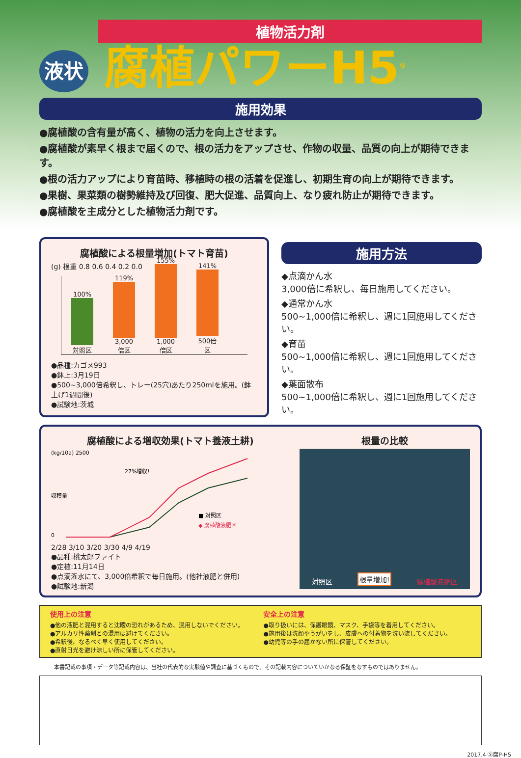植物活力剤
液状 腐植パワーH5<sup>®</sup>
施用効果
●腐植酸の含有量が高く、植物の活力を向上させます。
●腐植酸が素早く根まで届くので、根の活力をアップさせ、作物の収量、品質の向上が期待できます。
●根の活力アップにより育苗時、移植時の根の活着を促進し、初期生育の向上が期待できます。
●果樹、果菜類の樹勢維持及び回復、肥大促進、品質向上、なり疲れ防止が期待できます。
●腐植酸を主成分とした植物活力剤です。
腐植酸による根量増加(トマト育苗)
(g) 根重 0.8 0.6 0.4 0.2 0.0
100%
対照区
119%
3,000倍区
155%
1,000倍区
141%
500倍区
●品種:カゴメ993
●鉢上:3月19日
●500~3,000倍希釈し、トレー(25穴)あたり250mlを施用。(鉢上げ1週間後)
●試験地:茨城
施用方法
◆点滴かん水
3,000倍に希釈し、毎日施用してください。
◆通常かん水
500~1,000倍に希釈し、週に1回施用してください。
◆育苗
500~1,000倍に希釈し、週に1回施用してください。
◆葉面散布
500~1,000倍に希釈し、週に1回施用してください。
腐植酸による増収効果(トマト養液土耕)
(kg/10a) 2500
0
■ 対照区
◆ 腐植酸液肥区
27%増収!
収穫量
2/28 3/10 3/20 3/30 4/9 4/19
●品種:桃太郎ファイト
●定植:11月14日
●点滴潅水にて、3,000倍希釈で毎日施用。(他社液肥と併用)
●試験地:新潟
根量の比較
対照区 根量増加! 腐植酸液肥区
使用上の注意
●他の液肥と混用すると沈殿の恐れがあるため、混用しないでください。
●アルカリ性薬剤との混用は避けてください。
●希釈後、なるべく早く使用してください。
●直射日光を避け涼しい所に保管してください。
安全上の注意
●取り扱いには、保護眼鏡、マスク、手袋等を着用してください。
●施用後は洗顔やうがいをし、皮膚への付着物を洗い流してください。
●幼児等の手の届かない所に保管してください。
本書記載の事項・データ等記載内容は、当社の代表的な実験値や調査に基づくもので、その記載内容についていかなる保証をなすものではありません。
2017.4 Ⓢ腐P-H5